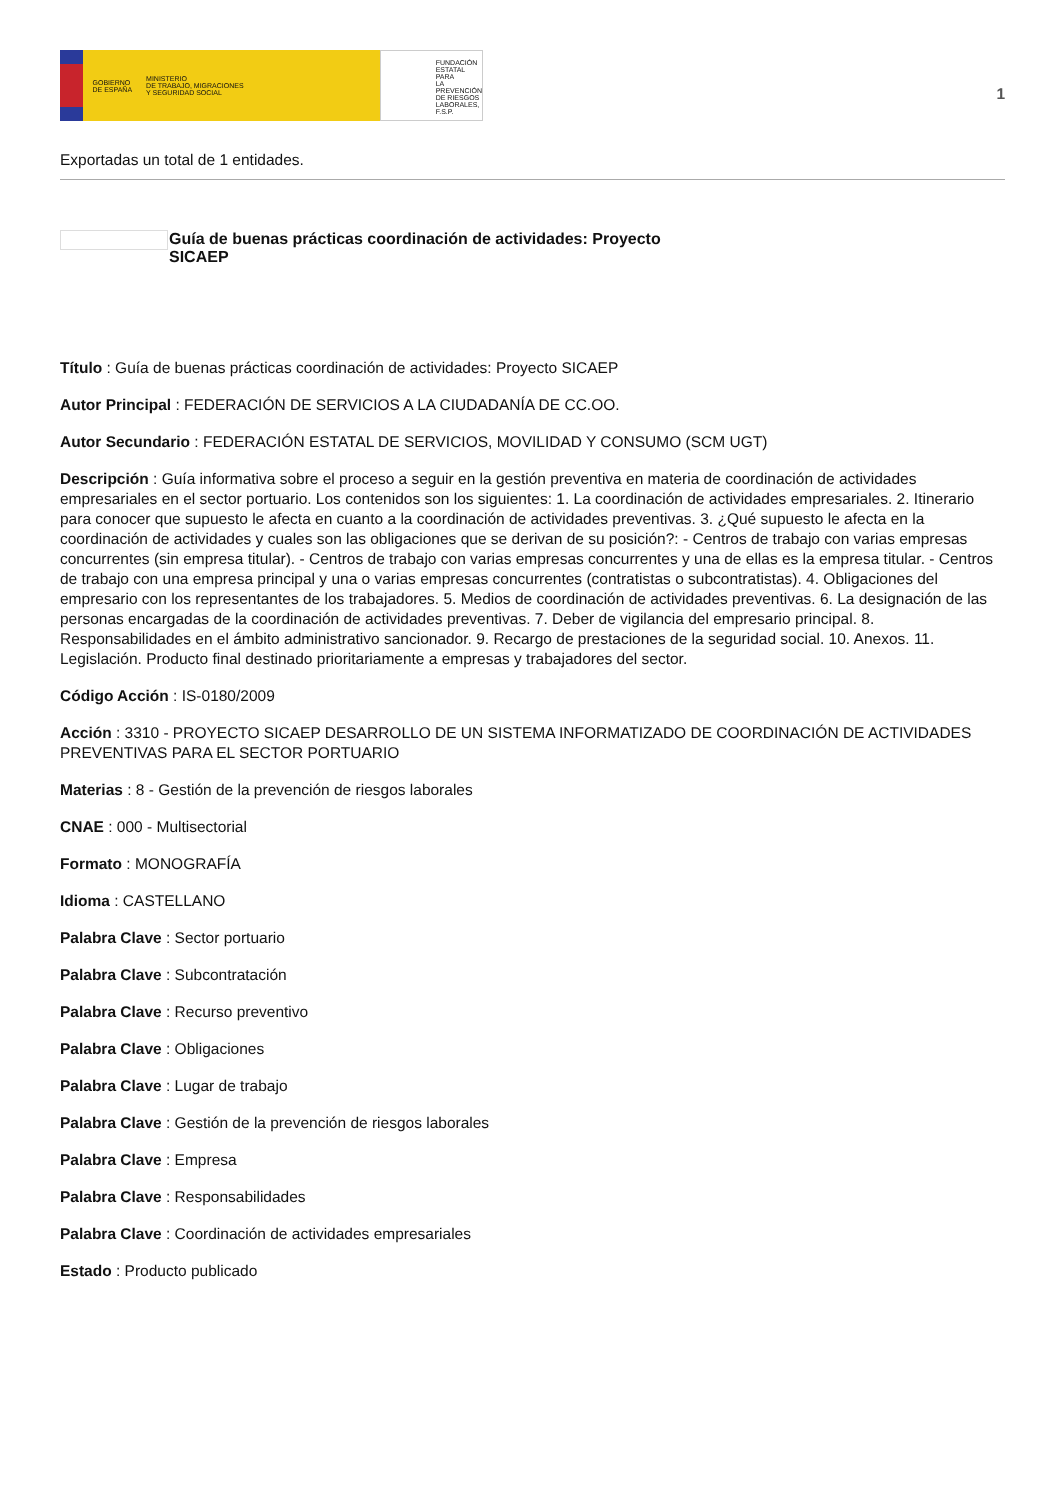GOBIERNO
DE ESPAÑA MINISTERIO
DE TRABAJO, MIGRACIONES
Y SEGURIDAD SOCIAL
FUNDACIÓN
ESTATAL PARA
LA PREVENCIÓN
DE RIESGOS
LABORALES, F.S.P.
1
Exportadas un total de 1 entidades.
Guía de buenas prácticas coordinación de actividades: Proyecto
SICAEP
Título : Guía de buenas prácticas coordinación de actividades: Proyecto SICAEP
Autor Principal : FEDERACIÓN DE SERVICIOS A LA CIUDADANÍA DE CC.OO.
Autor Secundario : FEDERACIÓN ESTATAL DE SERVICIOS, MOVILIDAD Y CONSUMO (SCM UGT)
Descripción : Guía informativa sobre el proceso a seguir en la gestión preventiva en materia de coordinación de actividades empresariales en el sector portuario. Los contenidos son los siguientes: 1. La coordinación de actividades empresariales. 2. Itinerario para conocer que supuesto le afecta en cuanto a la coordinación de actividades preventivas. 3. ¿Qué supuesto le afecta en la coordinación de actividades y cuales son las obligaciones que se derivan de su posición?: - Centros de trabajo con varias empresas concurrentes (sin empresa titular). - Centros de trabajo con varias empresas concurrentes y una de ellas es la empresa titular. - Centros de trabajo con una empresa principal y una o varias empresas concurrentes (contratistas o subcontratistas). 4. Obligaciones del empresario con los representantes de los trabajadores. 5. Medios de coordinación de actividades preventivas. 6. La designación de las personas encargadas de la coordinación de actividades preventivas. 7. Deber de vigilancia del empresario principal. 8. Responsabilidades en el ámbito administrativo sancionador. 9. Recargo de prestaciones de la seguridad social. 10. Anexos. 11. Legislación. Producto final destinado prioritariamente a empresas y trabajadores del sector.
Código Acción : IS-0180/2009
Acción : 3310 - PROYECTO SICAEP DESARROLLO DE UN SISTEMA INFORMATIZADO DE COORDINACIÓN DE ACTIVIDADES PREVENTIVAS PARA EL SECTOR PORTUARIO
Materias : 8 - Gestión de la prevención de riesgos laborales
CNAE : 000 - Multisectorial
Formato : MONOGRAFÍA
Idioma : CASTELLANO
Palabra Clave : Sector portuario
Palabra Clave : Subcontratación
Palabra Clave : Recurso preventivo
Palabra Clave : Obligaciones
Palabra Clave : Lugar de trabajo
Palabra Clave : Gestión de la prevención de riesgos laborales
Palabra Clave : Empresa
Palabra Clave : Responsabilidades
Palabra Clave : Coordinación de actividades empresariales
Estado : Producto publicado